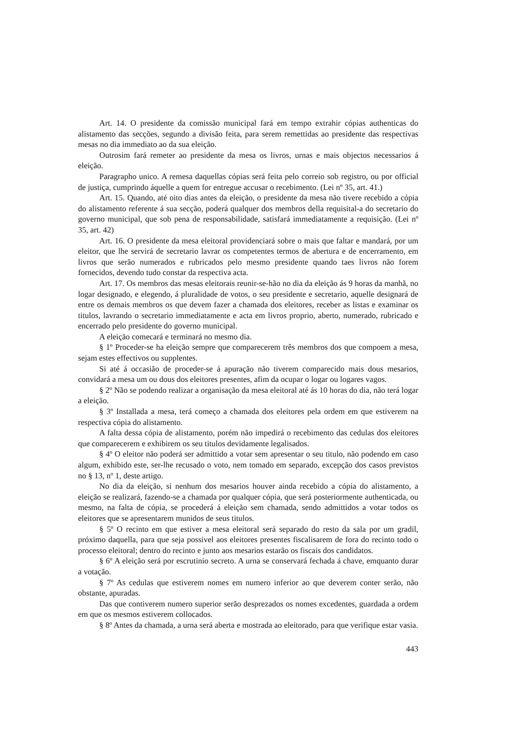Art. 14. O presidente da comissão municipal fará em tempo extrahir cópias authenticas do alistamento das secções, segundo a divisão feita, para serem remettidas ao presidente das respectivas mesas no dia immediato ao da sua eleição.
Outrosim fará remeter ao presidente da mesa os livros, urnas e mais objectos necessarios á eleição.
Paragrapho unico. A remesa daquellas cópias será feita pelo correio sob registro, ou por official de justiça, cumprindo áquelle a quem for entregue accusar o recebimento. (Lei nº 35, art. 41.)
Art. 15. Quando, até oito dias antes da eleição, o presidente da mesa não tivere recebido a cópia do alistamento referente á sua secção, poderá qualquer dos membros della requisital-a do secretario do governo municipal, que sob pena de responsabilidade, satisfará immediatamente a requisição. (Lei nº 35, art. 42)
Art. 16. O presidente da mesa eleitoral providenciará sobre o mais que faltar e mandará, por um eleitor, que lhe servirá de secretario lavrar os competentes termos de abertura e de encerramento, em livros que serão numerados e rubricados pelo mesmo presidente quando taes livros não forem fornecidos, devendo tudo constar da respectiva acta.
Art. 17. Os membros das mesas eleitorais reunir-se-hão no dia da eleição ás 9 horas da manhã, no logar designado, e elegendo, á pluralidade de votos, o seu presidente e secretario, aquelle designará de entre os demais membros os que devem fazer a chamada dos eleitores, receber as listas e examinar os titulos, lavrando o secretario immediatamente e acta em livros proprio, aberto, numerado, rubricado e encerrado pelo presidente do governo municipal.
A eleição comecará e terminará no mesmo dia.
§ 1º Proceder-se ha eleição sempre que comparecerem três membros dos que compoem a mesa, sejam estes effectivos ou supplentes.
Si até á occasião de proceder-se á apuração não tiverem comparecido mais dous mesarios, convidará a mesa um ou dous dos eleitores presentes, afim da ocupar o logar ou logares vagos.
§ 2º Não se podendo realizar a organisação da mesa eleitoral até ás 10 horas do dia, não terá logar a eleição.
§ 3º Installada a mesa, terá começo a chamada dos eleitores pela ordem em que estiverem na respectiva cópia do alistamento.
A falta dessa cópia de alistamento, porém não impedirá o recebimento das cedulas dos eleitores que comparecerem e exhibirem os seu titulos devidamente legalisados.
§ 4º O eleitor não poderá ser admittido a votar sem apresentar o seu titulo, não podendo em caso algum, exhibido este, ser-lhe recusado o voto, nem tomado em separado, excepção dos casos previstos no § 13, nº 1, deste artigo.
No dia da eleição, si nenhum dos mesarios houver ainda recebido a cópia do alistamento, a eleição se realizará, fazendo-se a chamada por qualquer cópia, que será posteriormente authenticada, ou mesmo, na falta de cópia, se procederá á eleição sem chamada, sendo admittidos a votar todos os eleitores que se apresentarem munidos de seus titulos.
§ 5º O recinto em que estiver a mesa eleitoral será separado do resto da sala por um gradil, próximo daquella, para que seja possivel aos eleitores presentes fiscalisarem de fora do recinto todo o processo eleitoral; dentro do recinto e junto aos mesarios estarão os fiscais dos candidatos.
§ 6º A eleição será por escrutinio secreto. A urna se conservará fechada á chave, emquanto durar a votação.
§ 7º As cedulas que estiverem nomes em numero inferior ao que deverem conter serão, não obstante, apuradas.
Das que contiverem numero superior serão desprezados os nomes excedentes, guardada a ordem em que os mesmos estiverem collocados.
§ 8º Antes da chamada, a urna será aberta e mostrada ao eleitorado, para que verifique estar vasia.
443